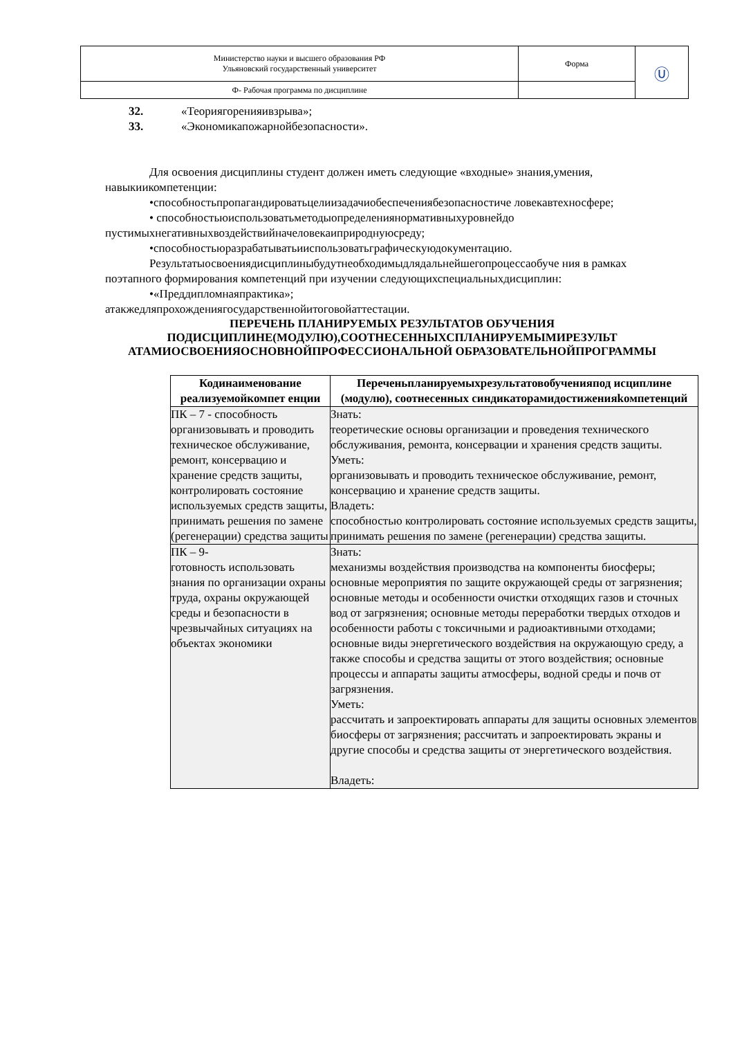| Министерство науки и высшего образования РФ Ульяновский государственный университет | Форма | Ⓤ |
| Ф- Рабочая программа по дисциплине | | |
32. «Теориягоренияивзрыва»;
33. «Экономикапожарнойбезопасности».
Для освоения дисциплины студент должен иметь следующие «входные» знания,умения, навыкиикомпетенции:
•способностьпропагандироватьцелиизадачиобеспечениябезопасностиче ловекавтехносфере;
• способностьюиспользоватьметодыопределениянормативныхуровнейдо пустимыхнегативныхвоздействийначеловекаиприроднуюсреду;
•способностьюразрабатыватьииспользоватьграфическуюдокументацию.
Результатыосвоениядисциплиныбудутнеобходимыдлядальнейшегопроцессаобуче ния в рамках поэтапного формирования компетенций при изучении следующихспециальныхдисциплин:
•«Преддипломнаяпрактика»;
атакжедляпрохождениягосударственнойитоговойаттестации.
ПЕРЕЧЕНЬ ПЛАНИРУЕМЫХ РЕЗУЛЬТАТОВ ОБУЧЕНИЯ ПОДИСЦИПЛИНЕ(МОДУЛЮ),СООТНЕСЕННЫХСПЛАНИРУЕМЫМИРЕЗУЛЬТ АТАМИОСВОЕНИЯОСНОВНОЙПРОФЕССИОНАЛЬНОЙ ОБРАЗОВАТЕЛЬНОЙПРОГРАММЫ
| Кодинаименование реализуемойкомпет енции | Переченьпланируемыхрезультатовобученияпод исциплине (модулю), соотнесенных синдикаторамидостиженияkомпетенций |
| --- | --- |
| ПК – 7 - способность организовывать и проводить техническое обслуживание, ремонт, консервацию и хранение средств защиты, контролировать состояние используемых средств защиты, принимать решения по замене (регенерации) средства защиты | Знать: теоретические основы организации и проведения технического обслуживания, ремонта, консервации и хранения средств защиты. Уметь: организовывать и проводить техническое обслуживание, ремонт, консервацию и хранение средств защиты. Владеть: способностью контролировать состояние используемых средств защиты, принимать решения по замене (регенерации) средства защиты. |
| ПК – 9- готовность использовать знания по организации охраны труда, охраны окружающей среды и безопасности в чрезвычайных ситуациях на объектах экономики | Знать: механизмы воздействия производства на компоненты биосферы; основные мероприятия по защите окружающей среды от загрязнения; основные методы и особенности очистки отходящих газов и сточных вод от загрязнения; основные методы переработки твердых отходов и особенности работы с токсичными и радиоактивными отходами; основные виды энергетического воздействия на окружающую среду, а также способы и средства защиты от этого воздействия; основные процессы и аппараты защиты атмосферы, водной среды и почв от загрязнения. Уметь: рассчитать и запроектировать аппараты для защиты основных элементов биосферы от загрязнения; рассчитать и запроектировать экраны и другие способы и средства защиты от энергетического воздействия. Владеть: |